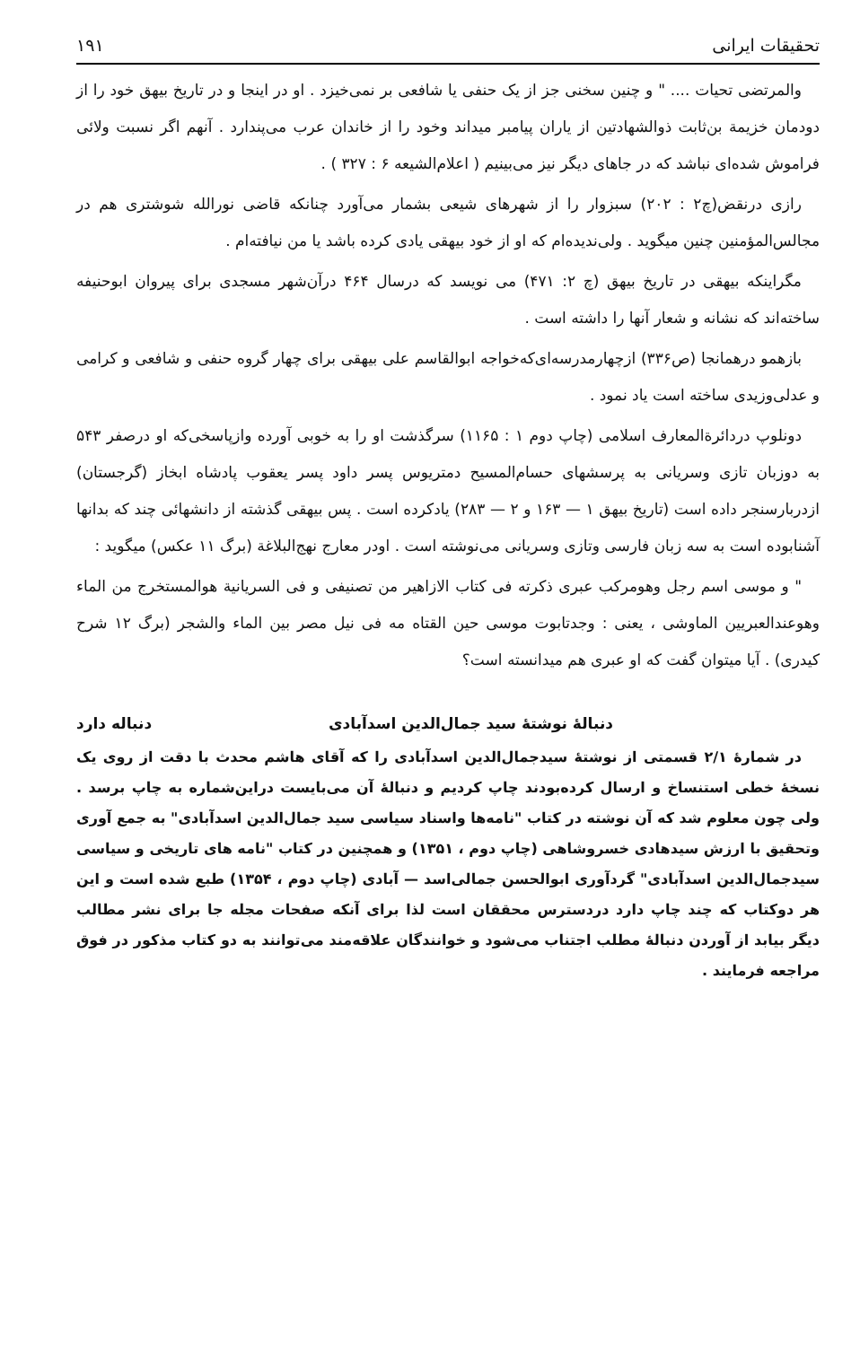تحقیقات ایرانی ۱۹۱
والمرتضی تحیات .... " و چنین سخنی جز از یک حنفی یا شافعی بر نمی‌خیزد . او در اینجا و در تاریخ بیهق خود را از دودمان خزیمة بن‌ثابت ذوالشهادتین از یاران پیامبر میداند وخود را از خاندان عرب می‌پندارد . آنهم اگر نسبت ولائی فراموش شده‌ای نباشد که در جاهای دیگر نیز می‌بینیم ( اعلام‌الشیعه ۶ : ۳۲۷ ) .
رازی درنقض(چ۲ : ۲۰۲) سبزوار را از شهرهای شیعی بشمار می‌آورد چنانکه قاضی نورالله شوشتری هم در مجالس‌المؤمنین چنین میگوید . ولی‌ندیده‌ام که او از خود بیهقی یادی کرده باشد یا من نیافته‌ام .
مگراینکه بیهقی در تاریخ بیهق (چ ۲: ۴۷۱) می نویسد که درسال ۴۶۴ درآن‌شهر مسجدی برای پیروان ابوحنیفه ساخته‌اند که نشانه و شعار آنها را داشته است .
بازهمو درهمانجا (ص۳۳۶) ازچهارمدرسه‌ای‌که‌خواجه ابوالقاسم علی بیهقی برای چهار گروه حنفی و شافعی و کرامی و عدلی‌وزیدی ساخته است یاد نمود .
دونلوپ دردائرة‌المعارف اسلامی (چاپ دوم ۱ : ۱۱۶۵) سرگذشت او را به خوبی آورده وازپاسخی‌که او درصفر ۵۴۳ به دوزبان تازی وسریانی به پرسشهای حسام‌المسیح دمتریوس پسر داود پسر یعقوب پادشاه ابخاز (گرجستان) ازدربارسنجر داده است (تاریخ بیهق ۱ — ۱۶۳ و ۲ — ۲۸۳) یادکرده است . پس بیهقی گذشته از دانشهائی چند که بدانها آشنابوده است به سه زبان فارسی وتازی وسریانی می‌نوشته است . اودر معارج نهج‌البلاغة (برگ ۱۱ عکس) میگوید :
" و موسی اسم رجل وهومرکب عبری ذکرته فی کتاب الازاهیر من تصنیفی و فی السریانیة هوالمستخرج من الماء وهوعندالعبریین الماوشی ، یعنی : وجدتابوت موسی حین القتاه مه فی نیل مصر بین الماء والشجر (برگ ۱۲ شرح کیدری) . آیا میتوان گفت که او عبری هم میدانسته است؟
دنبالهٔ نوشتهٔ سید جمال‌الدین اسدآبادی دنباله دارد
در شمارهٔ ۲/۱ قسمتی از نوشتهٔ سیدجمال‌الدین اسدآبادی را که آقای هاشم محدث با دقت از روی یک نسخهٔ خطی استنساخ و ارسال کرده‌بودند چاپ کردیم و دنبالهٔ آن می‌بایست دراین‌شماره به چاپ برسد . ولی چون معلوم شد که آن نوشته در کتاب "نامه‌ها واسناد سیاسی سید جمال‌الدین اسدآبادی" به جمع آوری وتحقیق با ارزش سیدهادی خسروشاهی (چاپ دوم ، ۱۳۵۱) و همچنین در کتاب "نامه های تاریخی و سیاسی سیدجمال‌الدین اسدآبادی" گردآوری ابوالحسن جمالی‌اسد — آبادی (چاپ دوم ، ۱۳۵۴) طبع شده است و این هر دوکتاب که چند چاپ دارد دردسترس محققان است لذا برای آنکه صفحات مجله جا برای نشر مطالب دیگر بیابد از آوردن دنبالهٔ مطلب اجتناب می‌شود و خوانندگان علاقه‌مند می‌توانند به دو کتاب مذکور در فوق مراجعه فرمایند .